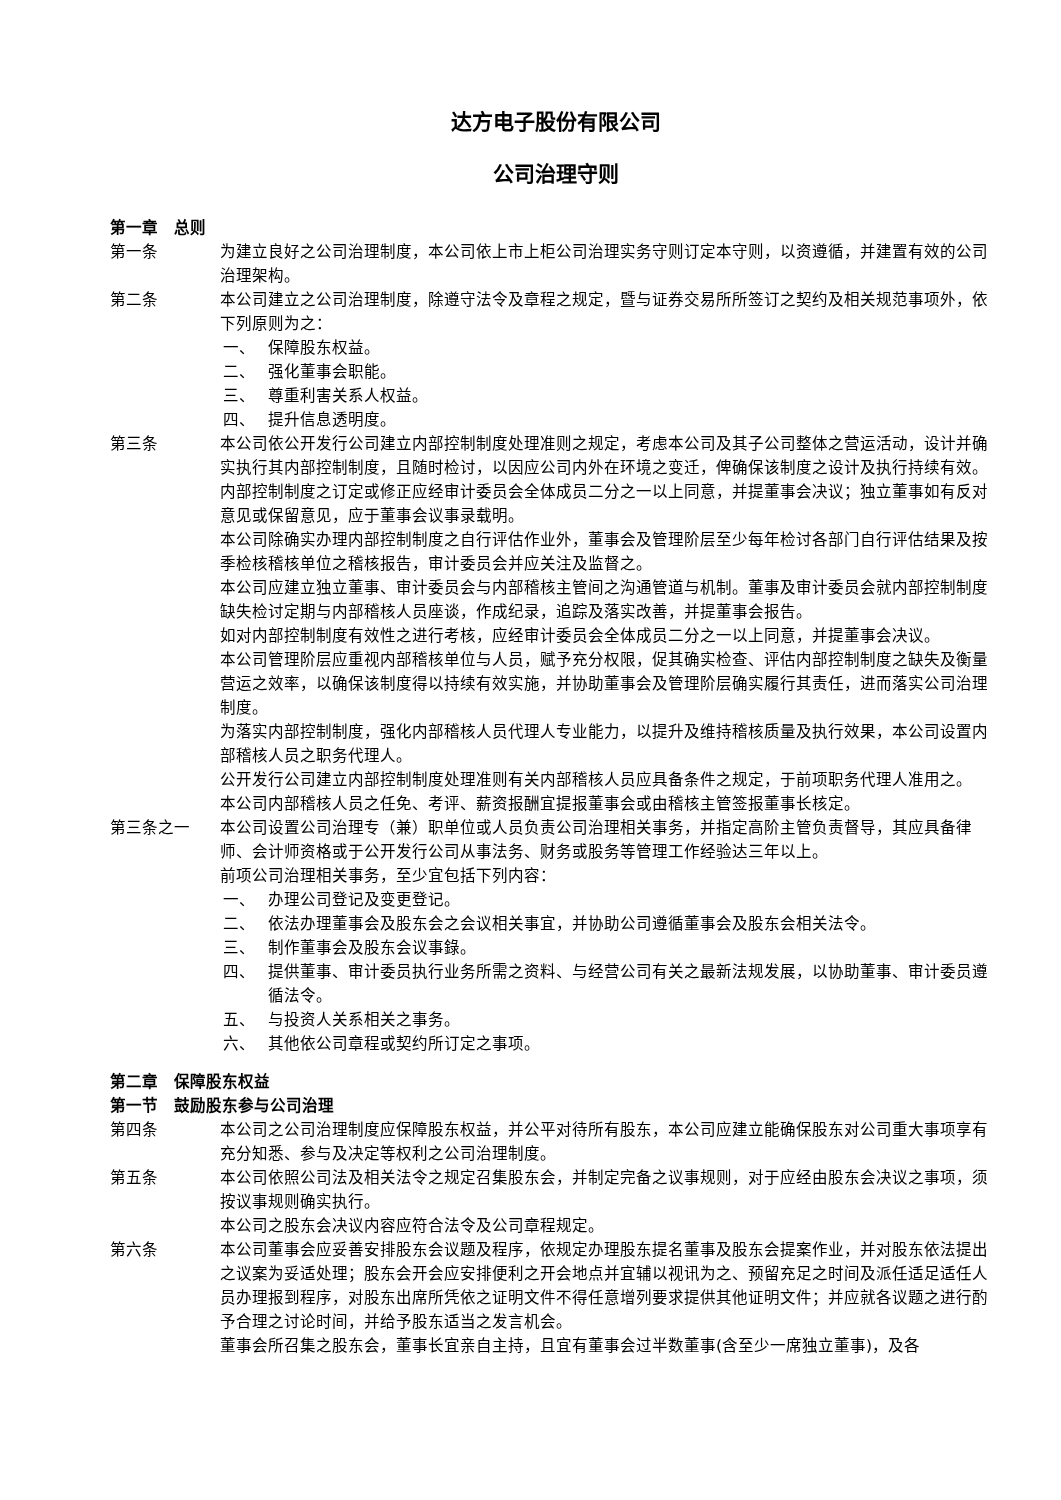达方电子股份有限公司
公司治理守则
第一章　总则
第一条 为建立良好之公司治理制度，本公司依上市上柜公司治理实务守则订定本守则，以资遵循，并建置有效的公司治理架构。
第二条 本公司建立之公司治理制度，除遵守法令及章程之规定，暨与证券交易所所签订之契约及相关规范事项外，依下列原则为之：
一、 保障股东权益。
二、 强化董事会职能。
三、 尊重利害关系人权益。
四、 提升信息透明度。
第三条 本公司依公开发行公司建立内部控制制度处理准则之规定，考虑本公司及其子公司整体之营运活动，设计并确实执行其内部控制制度，且随时检讨，以因应公司内外在环境之变迁，俾确保该制度之设计及执行持续有效。
内部控制制度之订定或修正应经审计委员会全体成员二分之一以上同意，并提董事会决议；独立董事如有反对意见或保留意见，应于董事会议事录载明。
本公司除确实办理内部控制制度之自行评估作业外，董事会及管理阶层至少每年检讨各部门自行评估结果及按季检核稽核单位之稽核报告，审计委员会并应关注及监督之。
本公司应建立独立董事、审计委员会与内部稽核主管间之沟通管道与机制。董事及审计委员会就内部控制制度缺失检讨定期与内部稽核人员座谈，作成纪录，追踪及落实改善，并提董事会报告。
如对内部控制制度有效性之进行考核，应经审计委员会全体成员二分之一以上同意，并提董事会决议。
本公司管理阶层应重视内部稽核单位与人员，赋予充分权限，促其确实检查、评估内部控制制度之缺失及衡量营运之效率，以确保该制度得以持续有效实施，并协助董事会及管理阶层确实履行其责任，进而落实公司治理制度。
为落实内部控制制度，强化内部稽核人员代理人专业能力，以提升及维持稽核质量及执行效果，本公司设置内部稽核人员之职务代理人。
公开发行公司建立内部控制制度处理准则有关内部稽核人员应具备条件之规定，于前项职务代理人准用之。
本公司内部稽核人员之任免、考评、薪资报酬宜提报董事会或由稽核主管签报董事长核定。
第三条之一 本公司设置公司治理专（兼）职单位或人员负责公司治理相关事务，并指定高阶主管负责督导，其应具备律师、会计师资格或于公开发行公司从事法务、财务或股务等管理工作经验达三年以上。
前项公司治理相关事务，至少宜包括下列内容：
一、 办理公司登记及变更登记。
二、 依法办理董事会及股东会之会议相关事宜，并协助公司遵循董事会及股东会相关法令。
三、 制作董事会及股东会议事錄。
四、 提供董事、审计委员执行业务所需之资料、与经营公司有关之最新法规发展，以协助董事、审计委员遵循法令。
五、 与投资人关系相关之事务。
六、 其他依公司章程或契约所订定之事项。
第二章　保障股东权益
第一节　鼓励股东参与公司治理
第四条 本公司之公司治理制度应保障股东权益，并公平对待所有股东，本公司应建立能确保股东对公司重大事项享有充分知悉、参与及决定等权利之公司治理制度。
第五条 本公司依照公司法及相关法令之规定召集股东会，并制定完备之议事规则，对于应经由股东会决议之事项，须按议事规则确实执行。
本公司之股东会决议内容应符合法令及公司章程规定。
第六条 本公司董事会应妥善安排股东会议题及程序，依规定办理股东提名董事及股东会提案作业，并对股东依法提出之议案为妥适处理；股东会开会应安排便利之开会地点并宜辅以视讯为之、预留充足之时间及派任适足适任人员办理报到程序，对股东出席所凭依之证明文件不得任意增列要求提供其他证明文件；并应就各议题之进行酌予合理之讨论时间，并给予股东适当之发言机会。
董事会所召集之股东会，董事长宜亲自主持，且宜有董事会过半数董事(含至少一席独立董事)，及各